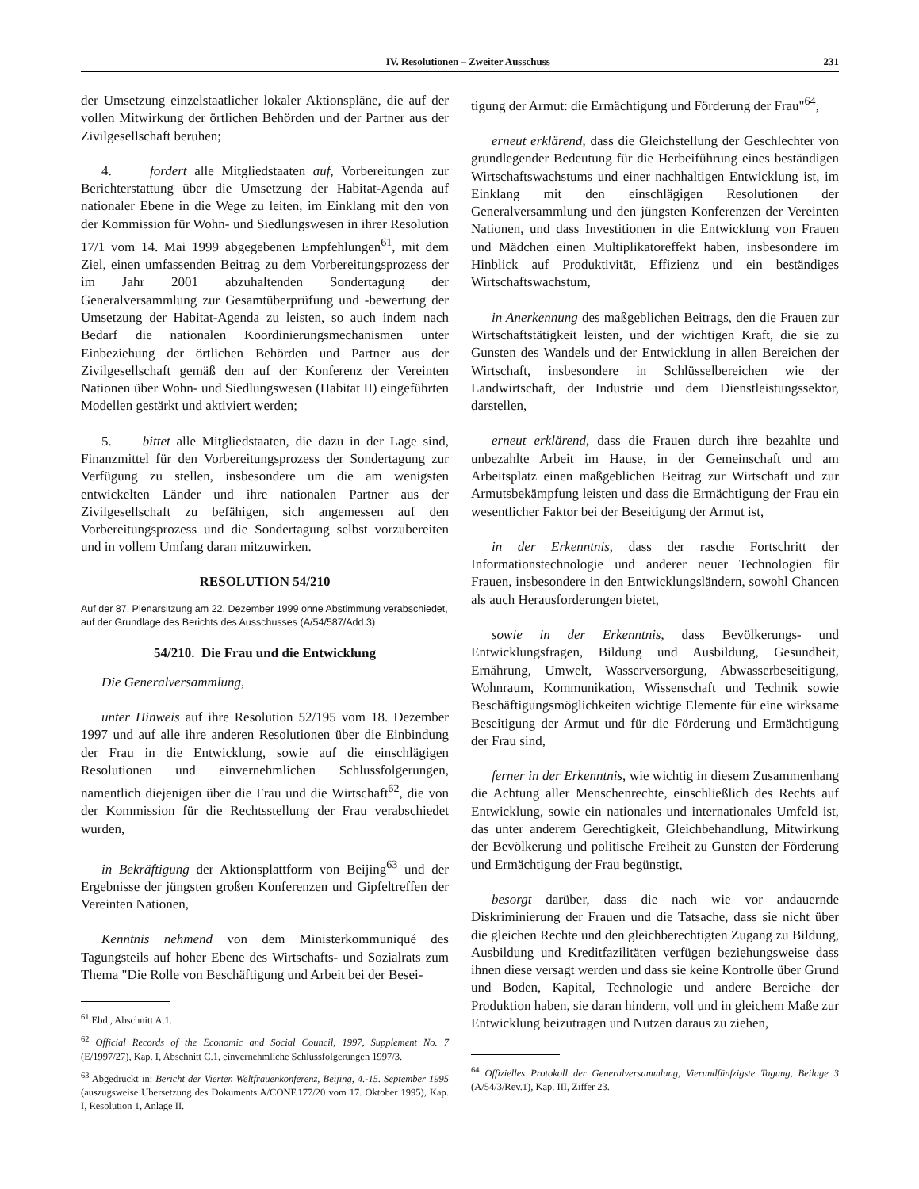IV. Resolutionen – Zweiter Ausschuss 231
der Umsetzung einzelstaatlicher lokaler Aktionspläne, die auf der vollen Mitwirkung der örtlichen Behörden und der Partner aus der Zivilgesellschaft beruhen;
4. fordert alle Mitgliedstaaten auf, Vorbereitungen zur Berichterstattung über die Umsetzung der Habitat-Agenda auf nationaler Ebene in die Wege zu leiten, im Einklang mit den von der Kommission für Wohn- und Siedlungswesen in ihrer Resolution 17/1 vom 14. Mai 1999 abgegebenen Empfehlungen<sup>61</sup>, mit dem Ziel, einen umfassenden Beitrag zu dem Vorbereitungsprozess der im Jahr 2001 abzuhaltenden Sondertagung der Generalversammlung zur Gesamtüberprüfung und -bewertung der Umsetzung der Habitat-Agenda zu leisten, so auch indem nach Bedarf die nationalen Koordinierungsmechanismen unter Einbeziehung der örtlichen Behörden und Partner aus der Zivilgesellschaft gemäß den auf der Konferenz der Vereinten Nationen über Wohn- und Siedlungswesen (Habitat II) eingeführten Modellen gestärkt und aktiviert werden;
5. bittet alle Mitgliedstaaten, die dazu in der Lage sind, Finanzmittel für den Vorbereitungsprozess der Sondertagung zur Verfügung zu stellen, insbesondere um die am wenigsten entwickelten Länder und ihre nationalen Partner aus der Zivilgesellschaft zu befähigen, sich angemessen auf den Vorbereitungsprozess und die Sondertagung selbst vorzubereiten und in vollem Umfang daran mitzuwirken.
RESOLUTION 54/210
Auf der 87. Plenarsitzung am 22. Dezember 1999 ohne Abstimmung verabschiedet, auf der Grundlage des Berichts des Ausschusses (A/54/587/Add.3)
54/210. Die Frau und die Entwicklung
Die Generalversammlung,
unter Hinweis auf ihre Resolution 52/195 vom 18. Dezember 1997 und auf alle ihre anderen Resolutionen über die Einbindung der Frau in die Entwicklung, sowie auf die einschlägigen Resolutionen und einvernehmlichen Schlussfolgerungen, namentlich diejenigen über die Frau und die Wirtschaft<sup>62</sup>, die von der Kommission für die Rechtsstellung der Frau verabschiedet wurden,
in Bekräftigung der Aktionsplattform von Beijing<sup>63</sup> und der Ergebnisse der jüngsten großen Konferenzen und Gipfeltreffen der Vereinten Nationen,
Kenntnis nehmend von dem Ministerkommuniqué des Tagungsteils auf hoher Ebene des Wirtschafts- und Sozialrats zum Thema "Die Rolle von Beschäftigung und Arbeit bei der Besei-
<sup>61</sup> Ebd., Abschnitt A.1.
<sup>62</sup> Official Records of the Economic and Social Council, 1997, Supplement No. 7 (E/1997/27), Kap. I, Abschnitt C.1, einvernehmliche Schlussfolgerungen 1997/3.
<sup>63</sup> Abgedruckt in: Bericht der Vierten Weltfrauenkonferenz, Beijing, 4.-15. September 1995 (auszugsweise Übersetzung des Dokuments A/CONF.177/20 vom 17. Oktober 1995), Kap. I, Resolution 1, Anlage II.
tigung der Armut: die Ermächtigung und Förderung der Frau"<sup>64</sup>,
erneut erklärend, dass die Gleichstellung der Geschlechter von grundlegender Bedeutung für die Herbeiführung eines beständigen Wirtschaftswachstums und einer nachhaltigen Entwicklung ist, im Einklang mit den einschlägigen Resolutionen der Generalversammlung und den jüngsten Konferenzen der Vereinten Nationen, und dass Investitionen in die Entwicklung von Frauen und Mädchen einen Multiplikatoreffekt haben, insbesondere im Hinblick auf Produktivität, Effizienz und ein beständiges Wirtschaftswachstum,
in Anerkennung des maßgeblichen Beitrags, den die Frauen zur Wirtschaftstätigkeit leisten, und der wichtigen Kraft, die sie zu Gunsten des Wandels und der Entwicklung in allen Bereichen der Wirtschaft, insbesondere in Schlüsselbereichen wie der Landwirtschaft, der Industrie und dem Dienstleistungssektor, darstellen,
erneut erklärend, dass die Frauen durch ihre bezahlte und unbezahlte Arbeit im Hause, in der Gemeinschaft und am Arbeitsplatz einen maßgeblichen Beitrag zur Wirtschaft und zur Armutsbekämpfung leisten und dass die Ermächtigung der Frau ein wesentlicher Faktor bei der Beseitigung der Armut ist,
in der Erkenntnis, dass der rasche Fortschritt der Informationstechnologie und anderer neuer Technologien für Frauen, insbesondere in den Entwicklungsländern, sowohl Chancen als auch Herausforderungen bietet,
sowie in der Erkenntnis, dass Bevölkerungs- und Entwicklungsfragen, Bildung und Ausbildung, Gesundheit, Ernährung, Umwelt, Wasserversorgung, Abwasserbeseitigung, Wohnraum, Kommunikation, Wissenschaft und Technik sowie Beschäftigungsmöglichkeiten wichtige Elemente für eine wirksame Beseitigung der Armut und für die Förderung und Ermächtigung der Frau sind,
ferner in der Erkenntnis, wie wichtig in diesem Zusammenhang die Achtung aller Menschenrechte, einschließlich des Rechts auf Entwicklung, sowie ein nationales und internationales Umfeld ist, das unter anderem Gerechtigkeit, Gleichbehandlung, Mitwirkung der Bevölkerung und politische Freiheit zu Gunsten der Förderung und Ermächtigung der Frau begünstigt,
besorgt darüber, dass die nach wie vor andauernde Diskriminierung der Frauen und die Tatsache, dass sie nicht über die gleichen Rechte und den gleichberechtigten Zugang zu Bildung, Ausbildung und Kreditfazilitäten verfügen beziehungsweise dass ihnen diese versagt werden und dass sie keine Kontrolle über Grund und Boden, Kapital, Technologie und andere Bereiche der Produktion haben, sie daran hindern, voll und in gleichem Maße zur Entwicklung beizutragen und Nutzen daraus zu ziehen,
<sup>64</sup> Offizielles Protokoll der Generalversammlung, Vierundfünfzigste Tagung, Beilage 3 (A/54/3/Rev.1), Kap. III, Ziffer 23.